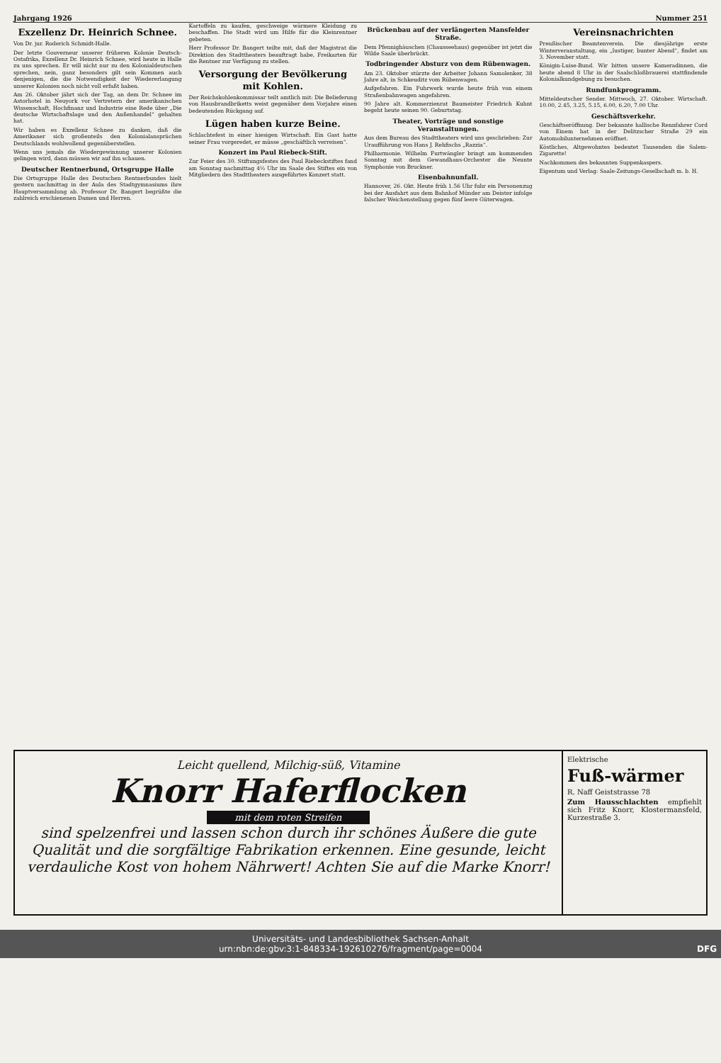Jahrgang 1926 Nummer 251
Exzellenz Dr. Heinrich Schnee.
Von Dr. jur. Roderich Schmidt-Halle.
Der letzte Gouverneur unserer früheren Kolonie Deutsch-Ostafrika, Exzellenz Dr. Heinrich Schnee, wird heute in Halle zu uns sprechen. Er will nicht nur zu den Kolonialdeutschen sprechen, nein, ganz besonders gilt sein Kommen auch denjenigen, die die Notwendigkeit der Wiedererlangung unserer Kolonien noch nicht voll erfaßt haben.
Am 26. Oktober jährt sich der Tag, an dem Dr. Schnee im Astorhotel in Neuyork vor Vertretern der amerikanischen Wissenschaft, Hochfinanz und Industrie eine Rede über „Die deutsche Wirtschaftslage und den Außenhandel“ gehalten hat.
Wir haben es Exzellenz Schnee zu danken, daß die Amerikaner sich großenteils den Kolonialansprüchen Deutschlands wohlwollend gegenüberstellen.
Wenn uns jemals die Wiedergewinnung unserer Kolonien gelingen wird, dann müssen wir auf ihn schauen.
Deutscher Rentnerbund, Ortsgruppe Halle
Die Ortsgruppe Halle des Deutschen Rentnerbundes hielt gestern nachmittag in der Aula des Stadtgymnasiums ihre Hauptversammlung ab. Professor Dr. Bangert begrüßte die zahlreich erschienenen Damen und Herren.
Kartoffeln zu kaufen, geschweige wärmere Kleidung zu beschaffen. Die Stadt wird um Hilfe für die Kleinrentner gebeten.
Herr Professor Dr. Bangert teilte mit, daß der Magistrat die Direktion des Stadttheaters beauftragt habe, Freikarten für die Rentner zur Verfügung zu stellen.
Versorgung der Bevölkerung mit Kohlen.
Der Reichskohlenkommissar teilt amtlich mit: Die Belieferung von Hausbrandbriketts weist gegenüber dem Vorjahre einen bedeutenden Rückgang auf.
Lügen haben kurze Beine.
Schlachtefest in einer hiesigen Wirtschaft. Ein Gast hatte seiner Frau vorgeredet, er müsse „geschäftlich verreisen“.
Konzert im Paul Riebeck-Stift.
Zur Feier des 30. Stiftungsfestes des Paul Riebeckstiftes fand am Sonntag nachmittag 4½ Uhr im Saale des Stiftes ein von Mitgliedern des Stadttheaters ausgeführtes Konzert statt.
Brückenbau auf der verlängerten Mansfelder Straße.
Dem Pfennighäuschen (Chausseehaus) gegenüber ist jetzt die Wilde Saale überbrückt.
Todbringender Absturz von dem Rübenwagen.
Am 23. Oktober stürzte der Arbeiter Johann Samolenker, 38 Jahre alt, in Schkeuditz vom Rübenwagen.
Aufgefahren. Ein Fuhrwerk wurde heute früh von einem Straßenbahnwagen angefahren.
90 Jahre alt. Kommerzienrat Baumeister Friedrich Kuhnt begeht heute seinen 90. Geburtstag.
Theater, Vorträge und sonstige Veranstaltungen.
Aus dem Bureau des Stadttheaters wird uns geschrieben: Zur Uraufführung von Hans J. Rehfischs „Razzia“.
Philharmonie. Wilhelm Furtwängler bringt am kommenden Sonntag mit dem Gewandhaus-Orchester die Neunte Symphonie von Bruckner.
Eisenbahnunfall.
Hannover, 26. Okt. Heute früh 1.56 Uhr fuhr ein Personenzug bei der Ausfahrt aus dem Bahnhof Münder am Deister infolge falscher Weichenstellung gegen fünf leere Güterwagen.
Vereinsnachrichten
Preußischer Beamtenverein. Die diesjährige erste Winterveranstaltung, ein „lustiger, bunter Abend“, findet am 3. November statt.
Königin-Luise-Bund. Wir bitten unsere Kameradinnen, die heute abend 8 Uhr in der Saalschloßbrauerei stattfindende Kolonialkundgebung zu besuchen.
Rundfunkprogramm.
Mitteldeutscher Sender. Mittwoch, 27. Oktober. Wirtschaft. 10.00, 2.45, 3.25, 5.15, 6.00, 6.20, 7.00 Uhr.
Geschäftsverkehr.
Geschäftseröffnung. Der bekannte hallische Rennfahrer Cord von Einem hat in der Delitzscher Straße 29 ein Automobilunternehmen eröffnet.
Köstliches, Altgewohntes bedeutet Tausenden die Salem-Zigarette!
Nachkommen des bekannten Suppenkaspers.
Eigentum und Verlag: Saale-Zeitungs-Gesellschaft m. b. H.
Leicht quellend, Milchig-süß, Vitamine
Knorr Haferflocken
mit dem roten Streifen
sind spelzenfrei und lassen schon durch ihr schönes Äußere die gute Qualität und die sorgfältige Fabrikation erkennen. Eine gesunde, leicht verdauliche Kost von hohem Nährwert! Achten Sie auf die Marke Knorr!
Elektrische
Fuß-wärmer
R. Naff Geiststrasse 78
Zum Hausschlachten empfiehlt sich Fritz Knorr, Klostermansfeld, Kurzestraße 3.
Universitäts- und Landesbibliothek Sachsen-Anhalt
urn:nbn:de:gbv:3:1-848334-19261027б/fragment/page=0004 DFG